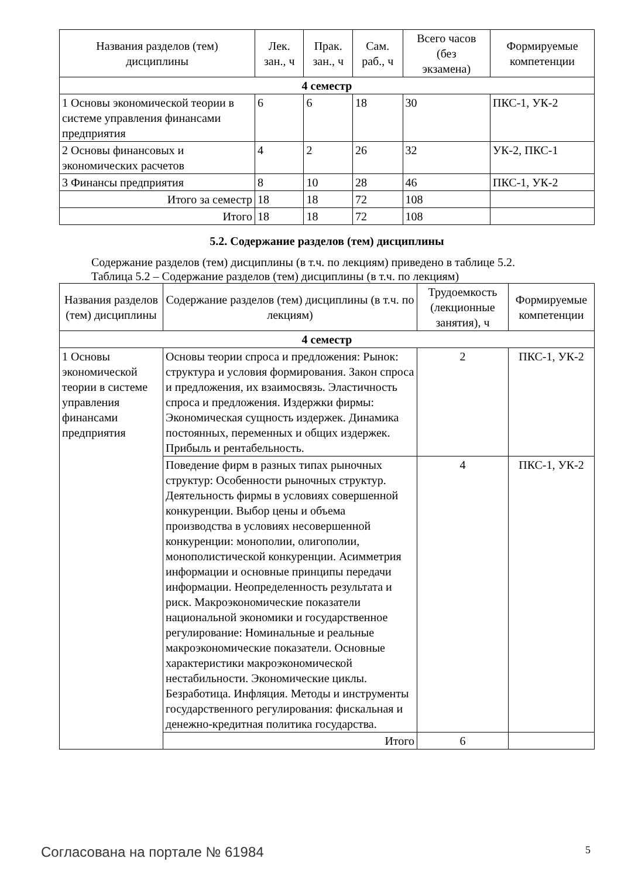| Названия разделов (тем) дисциплины | Лек. зан., ч | Прак. зан., ч | Сам. раб., ч | Всего часов (без экзамена) | Формируемые компетенции |
| --- | --- | --- | --- | --- | --- |
| 4 семестр | | | | | |
| 1 Основы экономической теории в системе управления финансами предприятия | 6 | 6 | 18 | 30 | ПКС-1, УК-2 |
| 2 Основы финансовых и экономических расчетов | 4 | 2 | 26 | 32 | УК-2, ПКС-1 |
| 3 Финансы предприятия | 8 | 10 | 28 | 46 | ПКС-1, УК-2 |
| Итого за семестр | 18 | 18 | 72 | 108 | |
| Итого | 18 | 18 | 72 | 108 | |
5.2. Содержание разделов (тем) дисциплины
Содержание разделов (тем) дисциплины (в т.ч. по лекциям) приведено в таблице 5.2.
Таблица 5.2 – Содержание разделов (тем) дисциплины (в т.ч. по лекциям)
| Названия разделов (тем) дисциплины | Содержание разделов (тем) дисциплины (в т.ч. по лекциям) | Трудоемкость (лекционные занятия), ч | Формируемые компетенции |
| --- | --- | --- | --- |
| 4 семестр | | | |
| 1 Основы экономической теории в системе управления финансами предприятия | Основы теории спроса и предложения: Рынок: структура и условия формирования. Закон спроса и предложения, их взаимосвязь. Эластичность спроса и предложения. Издержки фирмы: Экономическая сущность издержек. Динамика постоянных, переменных и общих издержек. Прибыль и рентабельность. | 2 | ПКС-1, УК-2 |
| | Поведение фирм в разных типах рыночных структур: Особенности рыночных структур. Деятельность фирмы в условиях совершенной конкуренции. Выбор цены и объема производства в условиях несовершенной конкуренции: монополии, олигополии, монополистической конкуренции. Асимметрия информации и основные принципы передачи информации. Неопределенность результата и риск. Макроэкономические показатели национальной экономики и государственное регулирование: Номинальные и реальные макроэкономические показатели. Основные характеристики макроэкономической нестабильности. Экономические циклы. Безработица. Инфляция. Методы и инструменты государственного регулирования: фискальная и денежно-кредитная политика государства. | 4 | ПКС-1, УК-2 |
| | Итого | 6 | |
Согласована на портале № 61984 5